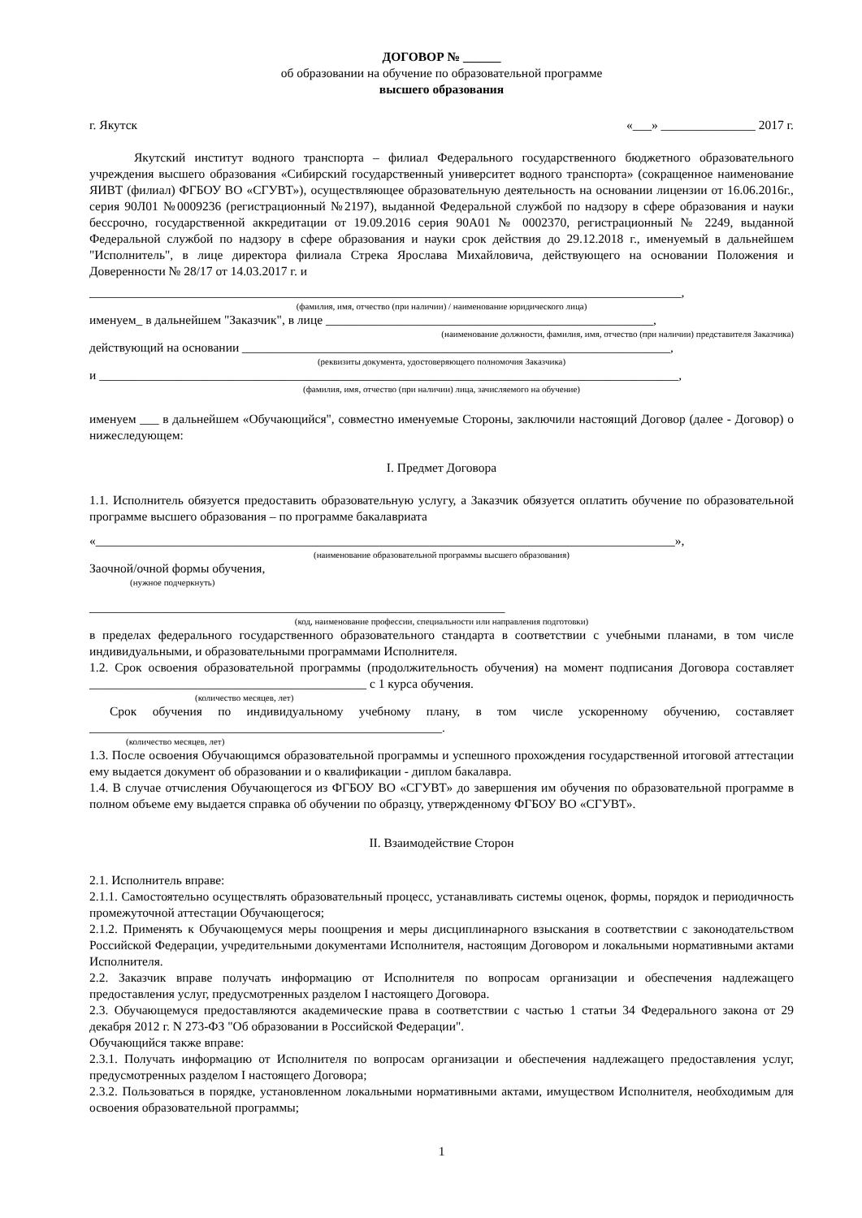ДОГОВОР № ______
об образовании на обучение по образовательной программе
высшего образования
г. Якутск «___» _______________ 2017 г.
Якутский институт водного транспорта – филиал Федерального государственного бюджетного образовательного учреждения высшего образования «Сибирский государственный университет водного транспорта» (сокращенное наименование ЯИВТ (филиал) ФГБОУ ВО «СГУВТ»), осуществляющее образовательную деятельность на основании лицензии от 16.06.2016г., серия 90Л01 №0009236 (регистрационный №2197), выданной Федеральной службой по надзору в сфере образования и науки бессрочно, государственной аккредитации от 19.09.2016 серия 90А01 № 0002370, регистрационный № 2249, выданной Федеральной службой по надзору в сфере образования и науки срок действия до 29.12.2018 г., именуемый в дальнейшем "Исполнитель", в лице директора филиала Стрека Ярослава Михайловича, действующего на основании Положения и Доверенности № 28/17 от 14.03.2017 г. и
______________________________________________________________________________________________,
(фамилия, имя, отчество (при наличии) / наименование юридического лица)
именуем_ в дальнейшем "Заказчик", в лице ____________________________________________________,
(наименование должности, фамилия, имя, отчество (при наличии) представителя Заказчика)
действующий на основании ____________________________________________________________________,
(реквизиты документа, удостоверяющего полномочия Заказчика)
и ____________________________________________________________________________________________,
(фамилия, имя, отчество (при наличии) лица, зачисляемого на обучение)
именуем ___ в дальнейшем «Обучающийся", совместно именуемые Стороны, заключили настоящий Договор (далее - Договор) о нижеследующем:
I. Предмет Договора
1.1. Исполнитель обязуется предоставить образовательную услугу, а Заказчик обязуется оплатить обучение по образовательной программе высшего образования – по программе бакалавриата
«____________________________________________________________________________________________»,
(наименование образовательной программы высшего образования)
Заочной/очной формы обучения,
(нужное подчеркнуть)
__________________________________________________________________
(код, наименование профессии, специальности или направления подготовки)
в пределах федерального государственного образовательного стандарта в соответствии с учебными планами, в том числе индивидуальными, и образовательными программами Исполнителя.
1.2. Срок освоения образовательной программы (продолжительность обучения) на момент подписания Договора составляет ____________________________________________ с 1 курса обучения.
(количество месяцев, лет)
Срок обучения по индивидуальному учебному плану, в том числе ускоренному обучению, составляет ________________________________________________________.
(количество месяцев, лет)
1.3. После освоения Обучающимся образовательной программы и успешного прохождения государственной итоговой аттестации ему выдается документ об образовании и о квалификации - диплом бакалавра.
1.4. В случае отчисления Обучающегося из ФГБОУ ВО «СГУВТ» до завершения им обучения по образовательной программе в полном объеме ему выдается справка об обучении по образцу, утвержденному ФГБОУ ВО «СГУВТ».
II. Взаимодействие Сторон
2.1. Исполнитель вправе:
2.1.1. Самостоятельно осуществлять образовательный процесс, устанавливать системы оценок, формы, порядок и периодичность промежуточной аттестации Обучающегося;
2.1.2. Применять к Обучающемуся меры поощрения и меры дисциплинарного взыскания в соответствии с законодательством Российской Федерации, учредительными документами Исполнителя, настоящим Договором и локальными нормативными актами Исполнителя.
2.2. Заказчик вправе получать информацию от Исполнителя по вопросам организации и обеспечения надлежащего предоставления услуг, предусмотренных разделом I настоящего Договора.
2.3. Обучающемуся предоставляются академические права в соответствии с частью 1 статьи 34 Федерального закона от 29 декабря 2012 г. N 273-ФЗ "Об образовании в Российской Федерации".
Обучающийся также вправе:
2.3.1. Получать информацию от Исполнителя по вопросам организации и обеспечения надлежащего предоставления услуг, предусмотренных разделом I настоящего Договора;
2.3.2. Пользоваться в порядке, установленном локальными нормативными актами, имуществом Исполнителя, необходимым для освоения образовательной программы;
1